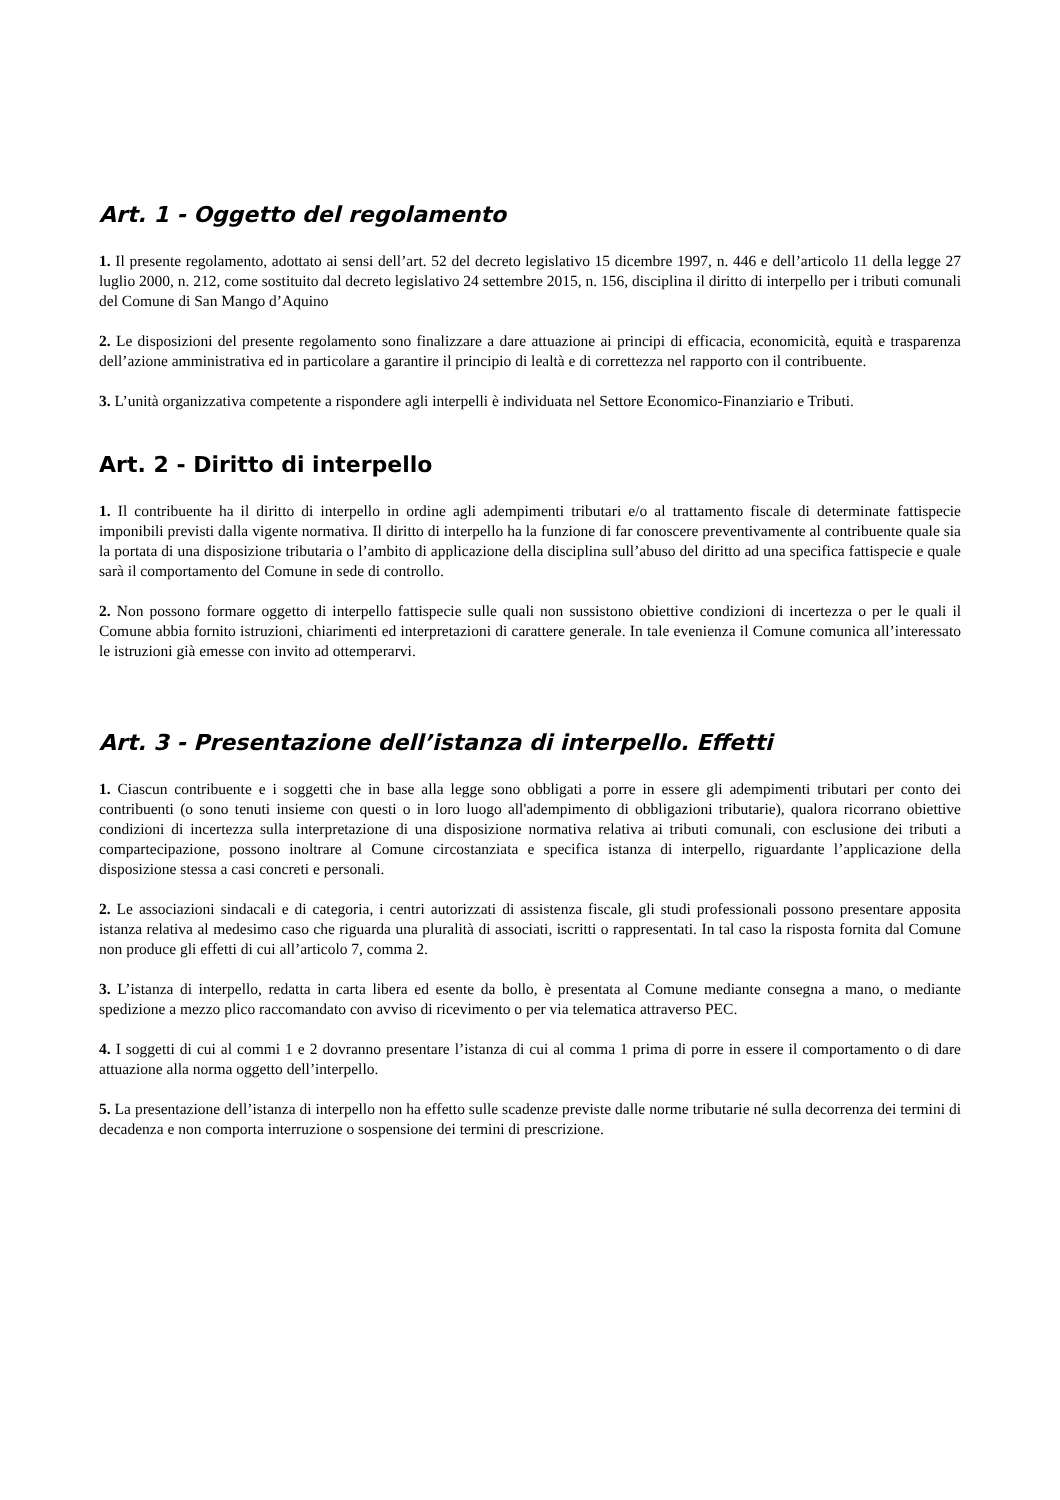Art. 1 - Oggetto del regolamento
1. Il presente regolamento, adottato ai sensi dell’art. 52 del decreto legislativo 15 dicembre 1997, n. 446 e dell’articolo 11 della legge 27 luglio 2000, n. 212, come sostituito dal decreto legislativo 24 settembre 2015, n. 156, disciplina il diritto di interpello per i tributi comunali del Comune di San Mango d’Aquino
2. Le disposizioni del presente regolamento sono finalizzare a dare attuazione ai principi di efficacia, economicità, equità e trasparenza dell’azione amministrativa ed in particolare a garantire il principio di lealtà e di correttezza nel rapporto con il contribuente.
3. L’unità organizzativa competente a rispondere agli interpelli è individuata nel Settore Economico-Finanziario e Tributi.
Art. 2 - Diritto di interpello
1. Il contribuente ha il diritto di interpello in ordine agli adempimenti tributari e/o al trattamento fiscale di determinate fattispecie imponibili previsti dalla vigente normativa. Il diritto di interpello ha la funzione di far conoscere preventivamente al contribuente quale sia la portata di una disposizione tributaria o l’ambito di applicazione della disciplina sull’abuso del diritto ad una specifica fattispecie e quale sarà il comportamento del Comune in sede di controllo.
2. Non possono formare oggetto di interpello fattispecie sulle quali non sussistono obiettive condizioni di incertezza o per le quali il Comune abbia fornito istruzioni, chiarimenti ed interpretazioni di carattere generale. In tale evenienza il Comune comunica all’interessato le istruzioni già emesse con invito ad ottemperarvi.
Art. 3 - Presentazione dell’istanza di interpello. Effetti
1. Ciascun contribuente e i soggetti che in base alla legge sono obbligati a porre in essere gli adempimenti tributari per conto dei contribuenti (o sono tenuti insieme con questi o in loro luogo all'adempimento di obbligazioni tributarie), qualora ricorrano obiettive condizioni di incertezza sulla interpretazione di una disposizione normativa relativa ai tributi comunali, con esclusione dei tributi a compartecipazione, possono inoltrare al Comune circostanziata e specifica istanza di interpello, riguardante l’applicazione della disposizione stessa a casi concreti e personali.
2. Le associazioni sindacali e di categoria, i centri autorizzati di assistenza fiscale, gli studi professionali possono presentare apposita istanza relativa al medesimo caso che riguarda una pluralità di associati, iscritti o rappresentati. In tal caso la risposta fornita dal Comune non produce gli effetti di cui all’articolo 7, comma 2.
3. L’istanza di interpello, redatta in carta libera ed esente da bollo, è presentata al Comune mediante consegna a mano, o mediante spedizione a mezzo plico raccomandato con avviso di ricevimento o per via telematica attraverso PEC.
4. I soggetti di cui al commi 1 e 2 dovranno presentare l’istanza di cui al comma 1 prima di porre in essere il comportamento o di dare attuazione alla norma oggetto dell’interpello.
5. La presentazione dell’istanza di interpello non ha effetto sulle scadenze previste dalle norme tributarie né sulla decorrenza dei termini di decadenza e non comporta interruzione o sospensione dei termini di prescrizione.